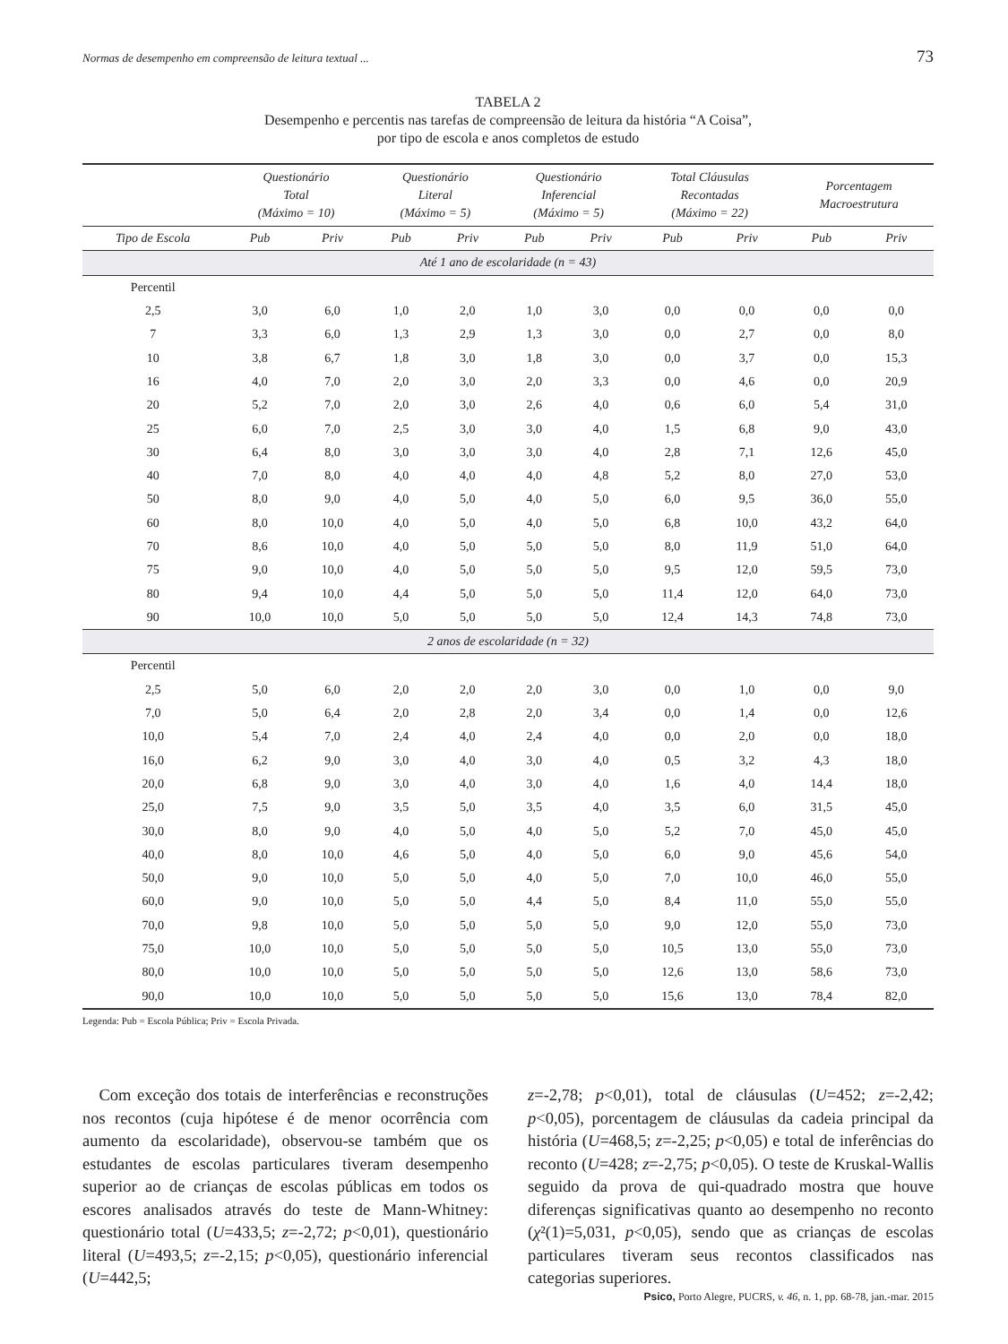Normas de desempenho em compreensão de leitura textual ... 73
TABELA 2
Desempenho e percentis nas tarefas de compreensão de leitura da história “A Coisa”,
por tipo de escola e anos completos de estudo
| | Questionário Total (Máximo = 10) | | Questionário Literal (Máximo = 5) | | Questionário Inferencial (Máximo = 5) | | Total Cláusulas Recontadas (Máximo = 22) | | Porcentagem Macroestrutura | |
| --- | --- | --- | --- | --- | --- | --- | --- | --- | --- | --- |
| Tipo de Escola | Pub | Priv | Pub | Priv | Pub | Priv | Pub | Priv | Pub | Priv |
| Até 1 ano de escolaridade (n = 43) | | | | | | | | | | |
| Percentil | | | | | | | | | | |
| 2,5 | 3,0 | 6,0 | 1,0 | 2,0 | 1,0 | 3,0 | 0,0 | 0,0 | 0,0 | 0,0 |
| 7 | 3,3 | 6,0 | 1,3 | 2,9 | 1,3 | 3,0 | 0,0 | 2,7 | 0,0 | 8,0 |
| 10 | 3,8 | 6,7 | 1,8 | 3,0 | 1,8 | 3,0 | 0,0 | 3,7 | 0,0 | 15,3 |
| 16 | 4,0 | 7,0 | 2,0 | 3,0 | 2,0 | 3,3 | 0,0 | 4,6 | 0,0 | 20,9 |
| 20 | 5,2 | 7,0 | 2,0 | 3,0 | 2,6 | 4,0 | 0,6 | 6,0 | 5,4 | 31,0 |
| 25 | 6,0 | 7,0 | 2,5 | 3,0 | 3,0 | 4,0 | 1,5 | 6,8 | 9,0 | 43,0 |
| 30 | 6,4 | 8,0 | 3,0 | 3,0 | 3,0 | 4,0 | 2,8 | 7,1 | 12,6 | 45,0 |
| 40 | 7,0 | 8,0 | 4,0 | 4,0 | 4,0 | 4,8 | 5,2 | 8,0 | 27,0 | 53,0 |
| 50 | 8,0 | 9,0 | 4,0 | 5,0 | 4,0 | 5,0 | 6,0 | 9,5 | 36,0 | 55,0 |
| 60 | 8,0 | 10,0 | 4,0 | 5,0 | 4,0 | 5,0 | 6,8 | 10,0 | 43,2 | 64,0 |
| 70 | 8,6 | 10,0 | 4,0 | 5,0 | 5,0 | 5,0 | 8,0 | 11,9 | 51,0 | 64,0 |
| 75 | 9,0 | 10,0 | 4,0 | 5,0 | 5,0 | 5,0 | 9,5 | 12,0 | 59,5 | 73,0 |
| 80 | 9,4 | 10,0 | 4,4 | 5,0 | 5,0 | 5,0 | 11,4 | 12,0 | 64,0 | 73,0 |
| 90 | 10,0 | 10,0 | 5,0 | 5,0 | 5,0 | 5,0 | 12,4 | 14,3 | 74,8 | 73,0 |
| 2 anos de escolaridade (n = 32) | | | | | | | | | | |
| Percentil | | | | | | | | | | |
| 2,5 | 5,0 | 6,0 | 2,0 | 2,0 | 2,0 | 3,0 | 0,0 | 1,0 | 0,0 | 9,0 |
| 7,0 | 5,0 | 6,4 | 2,0 | 2,8 | 2,0 | 3,4 | 0,0 | 1,4 | 0,0 | 12,6 |
| 10,0 | 5,4 | 7,0 | 2,4 | 4,0 | 2,4 | 4,0 | 0,0 | 2,0 | 0,0 | 18,0 |
| 16,0 | 6,2 | 9,0 | 3,0 | 4,0 | 3,0 | 4,0 | 0,5 | 3,2 | 4,3 | 18,0 |
| 20,0 | 6,8 | 9,0 | 3,0 | 4,0 | 3,0 | 4,0 | 1,6 | 4,0 | 14,4 | 18,0 |
| 25,0 | 7,5 | 9,0 | 3,5 | 5,0 | 3,5 | 4,0 | 3,5 | 6,0 | 31,5 | 45,0 |
| 30,0 | 8,0 | 9,0 | 4,0 | 5,0 | 4,0 | 5,0 | 5,2 | 7,0 | 45,0 | 45,0 |
| 40,0 | 8,0 | 10,0 | 4,6 | 5,0 | 4,0 | 5,0 | 6,0 | 9,0 | 45,6 | 54,0 |
| 50,0 | 9,0 | 10,0 | 5,0 | 5,0 | 4,0 | 5,0 | 7,0 | 10,0 | 46,0 | 55,0 |
| 60,0 | 9,0 | 10,0 | 5,0 | 5,0 | 4,4 | 5,0 | 8,4 | 11,0 | 55,0 | 55,0 |
| 70,0 | 9,8 | 10,0 | 5,0 | 5,0 | 5,0 | 5,0 | 9,0 | 12,0 | 55,0 | 73,0 |
| 75,0 | 10,0 | 10,0 | 5,0 | 5,0 | 5,0 | 5,0 | 10,5 | 13,0 | 55,0 | 73,0 |
| 80,0 | 10,0 | 10,0 | 5,0 | 5,0 | 5,0 | 5,0 | 12,6 | 13,0 | 58,6 | 73,0 |
| 90,0 | 10,0 | 10,0 | 5,0 | 5,0 | 5,0 | 5,0 | 15,6 | 13,0 | 78,4 | 82,0 |
Legenda: Pub = Escola Pública; Priv = Escola Privada.
 Com exceção dos totais de interferências e reconstruções nos recontos (cuja hipótese é de menor ocorrência com aumento da escolaridade), observou-se também que os estudantes de escolas particulares tiveram desempenho superior ao de crianças de escolas públicas em todos os escores analisados através do teste de Mann-Whitney: questionário total (U=433,5; z=-2,72; p<0,01), questionário literal (U=493,5; z=-2,15; p<0,05), questionário inferencial (U=442,5;
z=-2,78; p<0,01), total de cláusulas (U=452; z=-2,42; p<0,05), porcentagem de cláusulas da cadeia principal da história (U=468,5; z=-2,25; p<0,05) e total de inferências do reconto (U=428; z=-2,75; p<0,05). O teste de Kruskal-Wallis seguido da prova de qui-quadrado mostra que houve diferenças significativas quanto ao desempenho no reconto (χ²(1)=5,031, p<0,05), sendo que as crianças de escolas particulares tiveram seus recontos classificados nas categorias superiores.
Psico, Porto Alegre, PUCRS, v. 46, n. 1, pp. 68-78, jan.-mar. 2015